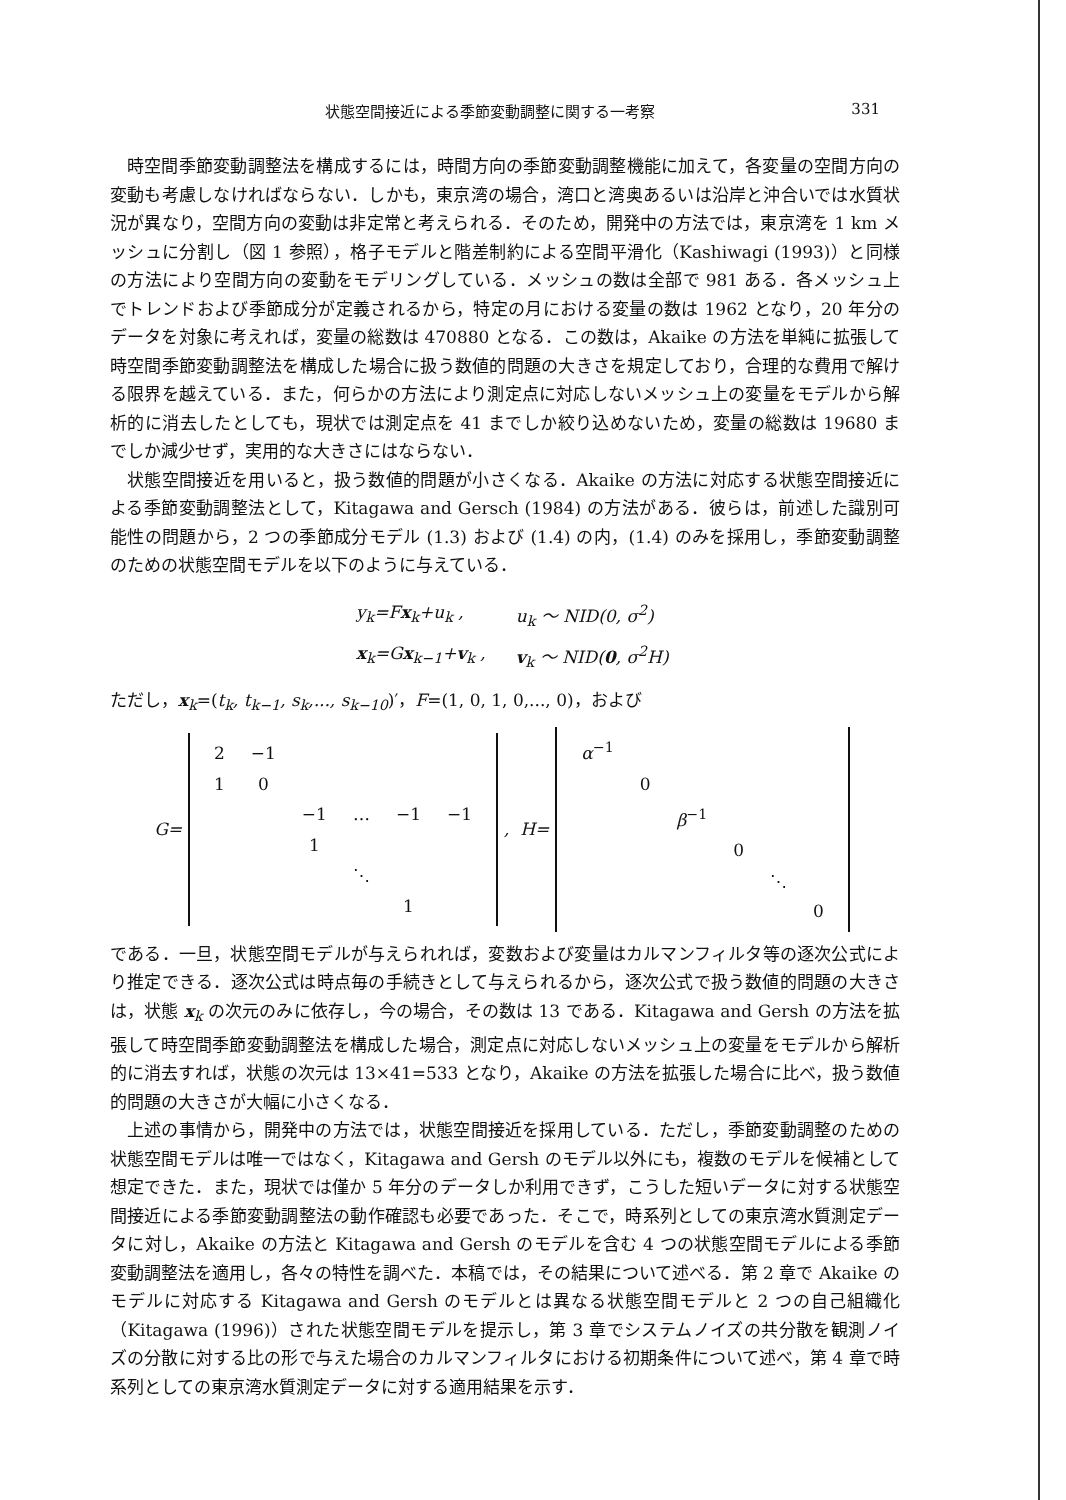状態空間接近による季節変動調整に関する一考察 331
時空間季節変動調整法を構成するには，時間方向の季節変動調整機能に加えて，各変量の空間方向の変動も考慮しなければならない．しかも，東京湾の場合，湾口と湾奥あるいは沿岸と沖合いでは水質状況が異なり，空間方向の変動は非定常と考えられる．そのため，開発中の方法では，東京湾を 1 km メッシュに分割し（図 1 参照），格子モデルと階差制約による空間平滑化（Kashiwagi (1993)）と同様の方法により空間方向の変動をモデリングしている．メッシュの数は全部で 981 ある．各メッシュ上でトレンドおよび季節成分が定義されるから，特定の月における変量の数は 1962 となり，20 年分のデータを対象に考えれば，変量の総数は 470880 となる．この数は，Akaike の方法を単純に拡張して時空間季節変動調整法を構成した場合に扱う数値的問題の大きさを規定しており，合理的な費用で解ける限界を越えている．また，何らかの方法により測定点に対応しないメッシュ上の変量をモデルから解析的に消去したとしても，現状では測定点を 41 までしか絞り込めないため，変量の総数は 19680 までしか減少せず，実用的な大きさにはならない．
状態空間接近を用いると，扱う数値的問題が小さくなる．Akaike の方法に対応する状態空間接近による季節変動調整法として，Kitagawa and Gersch (1984) の方法がある．彼らは，前述した識別可能性の問題から，2 つの季節成分モデル (1.3) および (1.4) の内，(1.4) のみを採用し，季節変動調整のための状態空間モデルを以下のように与えている．
| y<sub>k</sub>=F x<sub>k</sub>+u<sub>k</sub> , | u<sub>k</sub> ～ NID(0, σ<sup>2</sup>) |
| x<sub>k</sub>=G x<sub>k−1</sub>+ v<sub>k</sub> , | v<sub>k</sub> ～ NID( 0 , σ<sup>2</sup>H) |
ただし，x<sub>k</sub>=(t<sub>k</sub>, t<sub>k−1</sub>, s<sub>k</sub>,..., s<sub>k−10</sub>)′，F=(1, 0, 1, 0,..., 0)，および
G=
| 2 | −1 | | | | |
| 1 | 0 | | | | |
| | | −1 | … | −1 | −1 |
| | | 1 | | | |
| | | | ⋱ | | |
| | | | | 1 | |
, H=
| α<sup>−1</sup> | | | | | |
| | 0 | | | | |
| | | β<sup>−1</sup> | | | |
| | | | 0 | | |
| | | | | ⋱ | |
| | | | | | 0 |
である．一旦，状態空間モデルが与えられれば，変数および変量はカルマンフィルタ等の逐次公式により推定できる．逐次公式は時点毎の手続きとして与えられるから，逐次公式で扱う数値的問題の大きさは，状態 x<sub>k</sub> の次元のみに依存し，今の場合，その数は 13 である．Kitagawa and Gersh の方法を拡張して時空間季節変動調整法を構成した場合，測定点に対応しないメッシュ上の変量をモデルから解析的に消去すれば，状態の次元は 13×41=533 となり，Akaike の方法を拡張した場合に比べ，扱う数値的問題の大きさが大幅に小さくなる．
上述の事情から，開発中の方法では，状態空間接近を採用している．ただし，季節変動調整のための状態空間モデルは唯一ではなく，Kitagawa and Gersh のモデル以外にも，複数のモデルを候補として想定できた．また，現状では僅か 5 年分のデータしか利用できず，こうした短いデータに対する状態空間接近による季節変動調整法の動作確認も必要であった．そこで，時系列としての東京湾水質測定データに対し，Akaike の方法と Kitagawa and Gersh のモデルを含む 4 つの状態空間モデルによる季節変動調整法を適用し，各々の特性を調べた．本稿では，その結果について述べる．第 2 章で Akaike のモデルに対応する Kitagawa and Gersh のモデルとは異なる状態空間モデルと 2 つの自己組織化（Kitagawa (1996)）された状態空間モデルを提示し，第 3 章でシステムノイズの共分散を観測ノイズの分散に対する比の形で与えた場合のカルマンフィルタにおける初期条件について述べ，第 4 章で時系列としての東京湾水質測定データに対する適用結果を示す．